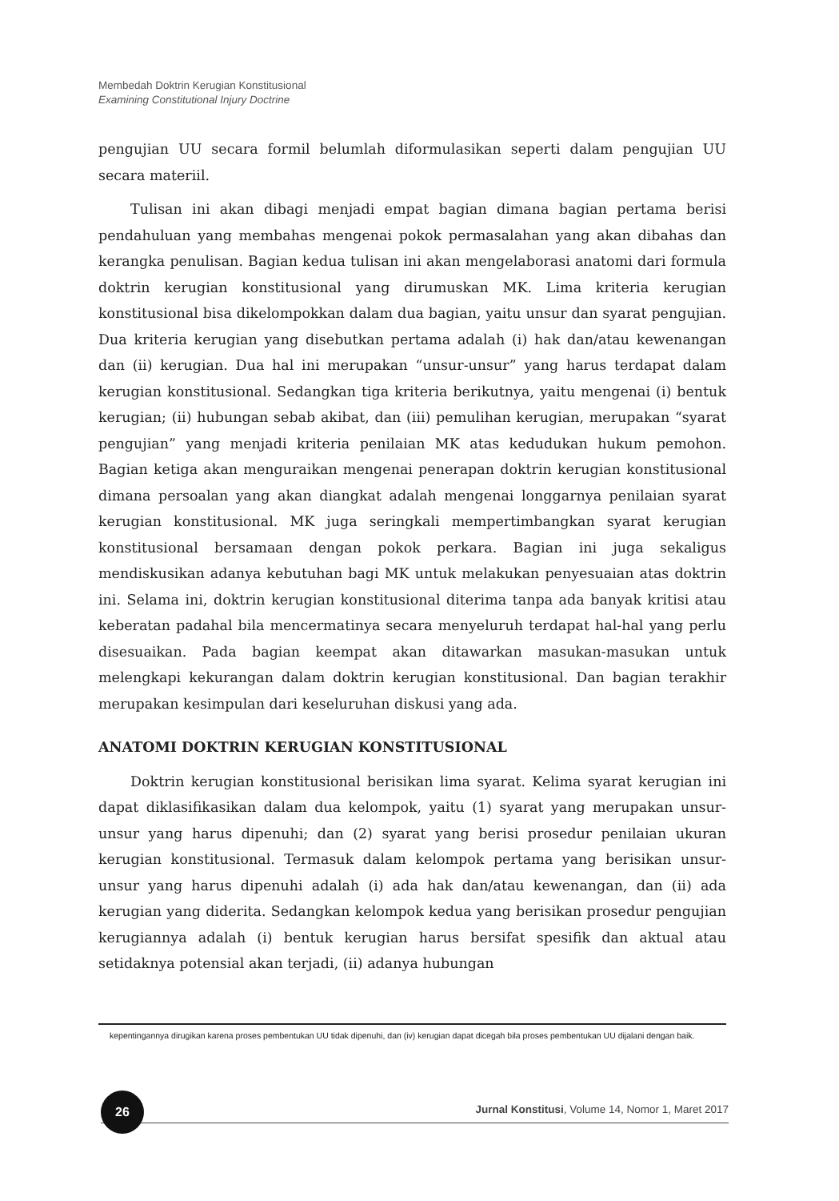Membedah Doktrin Kerugian Konstitusional
Examining Constitutional Injury Doctrine
pengujian UU secara formil belumlah diformulasikan seperti dalam pengujian UU secara materiil.
Tulisan ini akan dibagi menjadi empat bagian dimana bagian pertama berisi pendahuluan yang membahas mengenai pokok permasalahan yang akan dibahas dan kerangka penulisan. Bagian kedua tulisan ini akan mengelaborasi anatomi dari formula doktrin kerugian konstitusional yang dirumuskan MK. Lima kriteria kerugian konstitusional bisa dikelompokkan dalam dua bagian, yaitu unsur dan syarat pengujian. Dua kriteria kerugian yang disebutkan pertama adalah (i) hak dan/atau kewenangan dan (ii) kerugian. Dua hal ini merupakan “unsur-unsur” yang harus terdapat dalam kerugian konstitusional. Sedangkan tiga kriteria berikutnya, yaitu mengenai (i) bentuk kerugian; (ii) hubungan sebab akibat, dan (iii) pemulihan kerugian, merupakan “syarat pengujian” yang menjadi kriteria penilaian MK atas kedudukan hukum pemohon. Bagian ketiga akan menguraikan mengenai penerapan doktrin kerugian konstitusional dimana persoalan yang akan diangkat adalah mengenai longgarnya penilaian syarat kerugian konstitusional. MK juga seringkali mempertimbangkan syarat kerugian konstitusional bersamaan dengan pokok perkara. Bagian ini juga sekaligus mendiskusikan adanya kebutuhan bagi MK untuk melakukan penyesuaian atas doktrin ini. Selama ini, doktrin kerugian konstitusional diterima tanpa ada banyak kritisi atau keberatan padahal bila mencermatinya secara menyeluruh terdapat hal-hal yang perlu disesuaikan. Pada bagian keempat akan ditawarkan masukan-masukan untuk melengkapi kekurangan dalam doktrin kerugian konstitusional. Dan bagian terakhir merupakan kesimpulan dari keseluruhan diskusi yang ada.
ANATOMI DOKTRIN KERUGIAN KONSTITUSIONAL
Doktrin kerugian konstitusional berisikan lima syarat. Kelima syarat kerugian ini dapat diklasifikasikan dalam dua kelompok, yaitu (1) syarat yang merupakan unsur-unsur yang harus dipenuhi; dan (2) syarat yang berisi prosedur penilaian ukuran kerugian konstitusional. Termasuk dalam kelompok pertama yang berisikan unsur-unsur yang harus dipenuhi adalah (i) ada hak dan/atau kewenangan, dan (ii) ada kerugian yang diderita. Sedangkan kelompok kedua yang berisikan prosedur pengujian kerugiannya adalah (i) bentuk kerugian harus bersifat spesifik dan aktual atau setidaknya potensial akan terjadi, (ii) adanya hubungan
kepentingannya dirugikan karena proses pembentukan UU tidak dipenuhi, dan (iv) kerugian dapat dicegah bila proses pembentukan UU dijalani dengan baik.
26
Jurnal Konstitusi, Volume 14, Nomor 1, Maret 2017